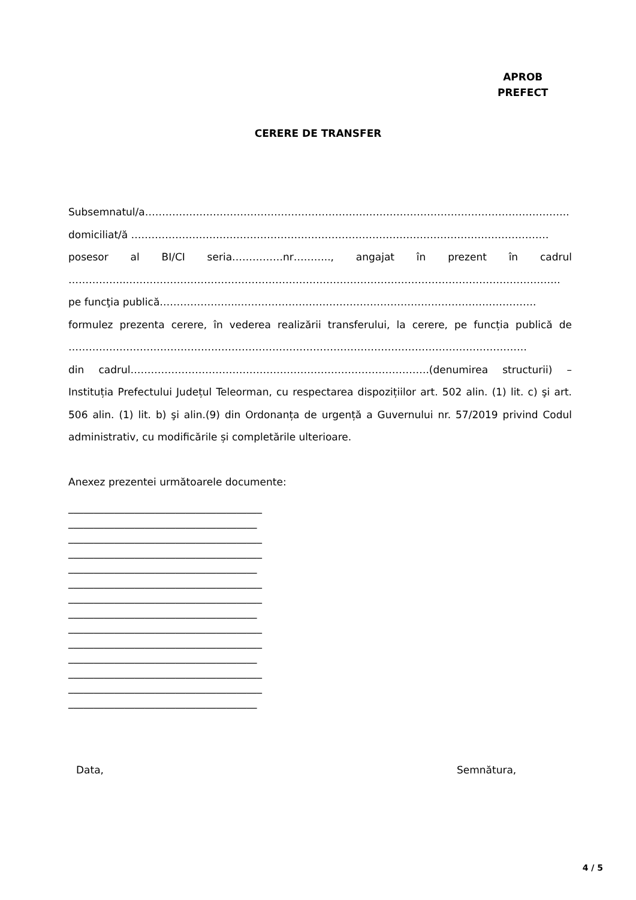APROB
PREFECT
CERERE DE TRANSFER
Subsemnatul/a……………………………………………………………………………………………………………..
domiciliat/ă ……………………………………………………………………………………………………………
posesor al BI/CI seria……………nr……….., angajat în prezent în cadrul
……………..………………………………………………………………………………………………………………..
pe funcţia publică…………………..…………………………………………………………………………….
formulez prezenta cerere, în vederea realizării transferului, la cerere, pe funcția publică de
………………………………………………………………………………………………………………………
din cadrul…………………………………………………………………………….(denumirea structurii) – Instituția Prefectului Județul Teleorman, cu respectarea dispozițiilor art. 502 alin. (1) lit. c) şi art. 506 alin. (1) lit. b) şi alin.(9) din Ordonanța de urgență a Guvernului nr. 57/2019 privind Codul administrativ, cu modificările și completările ulterioare.
Anexez prezentei următoarele documente:
______________________________________
_____________________________________
______________________________________
______________________________________
_____________________________________
______________________________________
______________________________________
_____________________________________
______________________________________
______________________________________
_____________________________________
______________________________________
______________________________________
_____________________________________
Data, Semnătura,
4 / 5